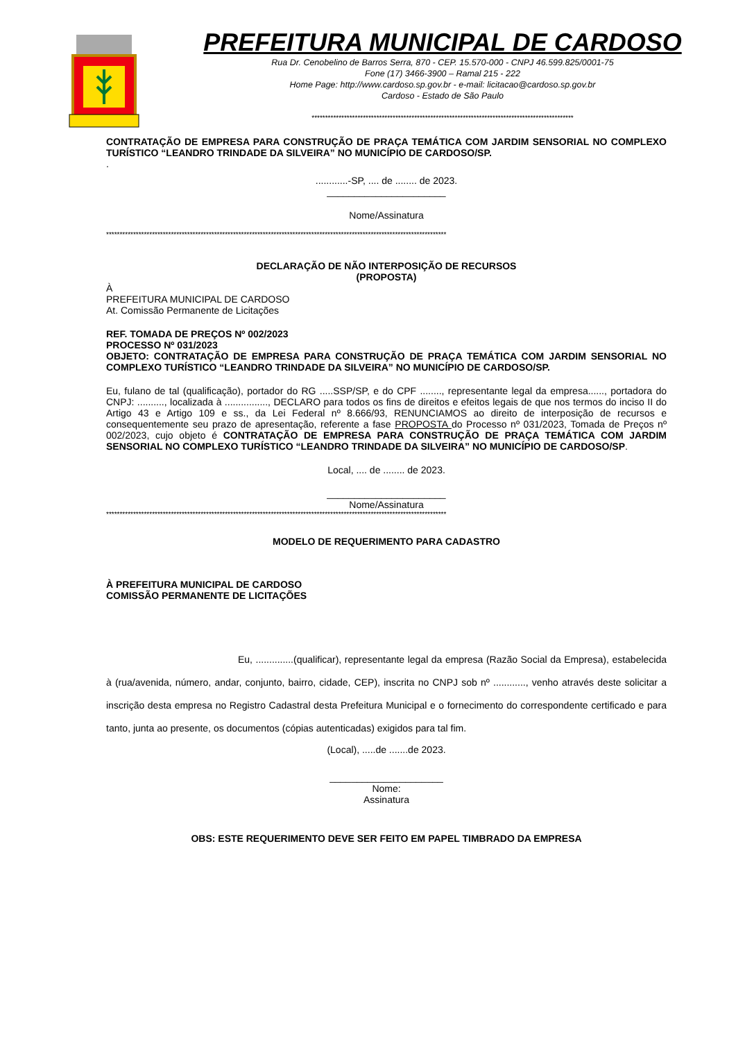PREFEITURA MUNICIPAL DE CARDOSO
Rua Dr. Cenobelino de Barros Serra, 870 - CEP. 15.570-000 - CNPJ 46.599.825/0001-75
Fone (17) 3466-3900 – Ramal 215 - 222
Home Page: http://www.cardoso.sp.gov.br - e-mail: licitacao@cardoso.sp.gov.br
Cardoso - Estado de São Paulo
*************************************************************************************************
CONTRATAÇÃO DE EMPRESA PARA CONSTRUÇÃO DE PRAÇA TEMÁTICA COM JARDIM SENSORIAL NO COMPLEXO TURÍSTICO “LEANDRO TRINDADE DA SILVEIRA” NO MUNICÍPIO DE CARDOSO/SP.
.
............-SP, .... de ........ de 2023.
______________________
Nome/Assinatura
******************************************************************************************************************************
DECLARAÇÃO DE NÃO INTERPOSIÇÃO DE RECURSOS
(PROPOSTA)
À
PREFEITURA MUNICIPAL DE CARDOSO
At. Comissão Permanente de Licitações
REF. TOMADA DE PREÇOS Nº 002/2023
PROCESSO Nº 031/2023
OBJETO: CONTRATAÇÃO DE EMPRESA PARA CONSTRUÇÃO DE PRAÇA TEMÁTICA COM JARDIM SENSORIAL NO COMPLEXO TURÍSTICO “LEANDRO TRINDADE DA SILVEIRA” NO MUNICÍPIO DE CARDOSO/SP.
Eu, fulano de tal (qualificação), portador do RG .....SSP/SP, e do CPF ........, representante legal da empresa......, portadora do CNPJ: .........., localizada à ................, DECLARO para todos os fins de direitos e efeitos legais de que nos termos do inciso II do Artigo 43 e Artigo 109 e ss., da Lei Federal nº 8.666/93, RENUNCIAMOS ao direito de interposição de recursos e consequentemente seu prazo de apresentação, referente a fase PROPOSTA do Processo nº 031/2023, Tomada de Preços nº 002/2023, cujo objeto é CONTRATAÇÃO DE EMPRESA PARA CONSTRUÇÃO DE PRAÇA TEMÁTICA COM JARDIM SENSORIAL NO COMPLEXO TURÍSTICO “LEANDRO TRINDADE DA SILVEIRA” NO MUNICÍPIO DE CARDOSO/SP.
Local, .... de ........ de 2023.
______________________
Nome/Assinatura
******************************************************************************************************************************
MODELO DE REQUERIMENTO PARA CADASTRO
À PREFEITURA MUNICIPAL DE CARDOSO
COMISSÃO PERMANENTE DE LICITAÇÕES
Eu, ..............(qualificar), representante legal da empresa (Razão Social da Empresa), estabelecida à (rua/avenida, número, andar, conjunto, bairro, cidade, CEP), inscrita no CNPJ sob nº ............, venho através deste solicitar a inscrição desta empresa no Registro Cadastral desta Prefeitura Municipal e o fornecimento do correspondente certificado e para tanto, junta ao presente, os documentos (cópias autenticadas) exigidos para tal fim.
(Local), .....de .......de 2023.
_____________________
Nome:
Assinatura
OBS: ESTE REQUERIMENTO DEVE SER FEITO EM PAPEL TIMBRADO DA EMPRESA